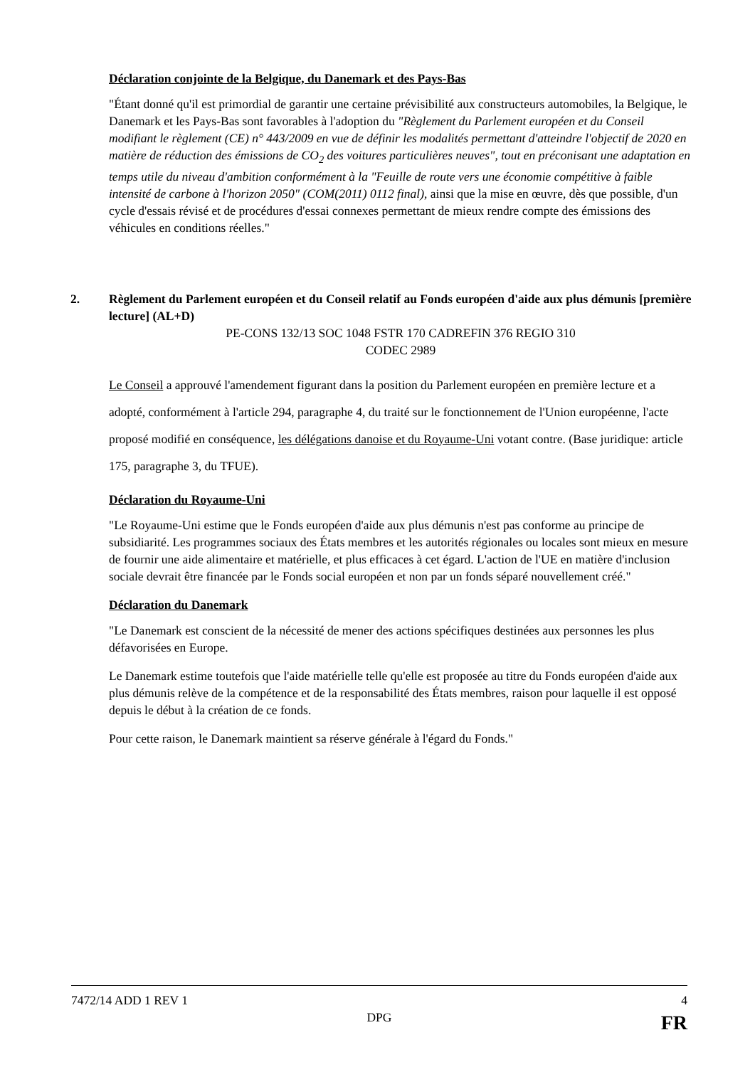Déclaration conjointe de la Belgique, du Danemark et des Pays-Bas
"Étant donné qu'il est primordial de garantir une certaine prévisibilité aux constructeurs automobiles, la Belgique, le Danemark et les Pays-Bas sont favorables à l'adoption du "Règlement du Parlement européen et du Conseil modifiant le règlement (CE) n° 443/2009 en vue de définir les modalités permettant d'atteindre l'objectif de 2020 en matière de réduction des émissions de CO<sub>2</sub> des voitures particulières neuves", tout en préconisant une adaptation en temps utile du niveau d'ambition conformément à la "Feuille de route vers une économie compétitive à faible intensité de carbone à l'horizon 2050" (COM(2011) 0112 final), ainsi que la mise en œuvre, dès que possible, d'un cycle d'essais révisé et de procédures d'essai connexes permettant de mieux rendre compte des émissions des véhicules en conditions réelles."
2. Règlement du Parlement européen et du Conseil relatif au Fonds européen d'aide aux plus démunis [première lecture] (AL+D)
PE-CONS 132/13 SOC 1048 FSTR 170 CADREFIN 376 REGIO 310
CODEC 2989
Le Conseil a approuvé l'amendement figurant dans la position du Parlement européen en première lecture et a adopté, conformément à l'article 294, paragraphe 4, du traité sur le fonctionnement de l'Union européenne, l'acte proposé modifié en conséquence, les délégations danoise et du Royaume-Uni votant contre. (Base juridique: article 175, paragraphe 3, du TFUE).
Déclaration du Royaume-Uni
"Le Royaume-Uni estime que le Fonds européen d'aide aux plus démunis n'est pas conforme au principe de subsidiarité. Les programmes sociaux des États membres et les autorités régionales ou locales sont mieux en mesure de fournir une aide alimentaire et matérielle, et plus efficaces à cet égard. L'action de l'UE en matière d'inclusion sociale devrait être financée par le Fonds social européen et non par un fonds séparé nouvellement créé."
Déclaration du Danemark
"Le Danemark est conscient de la nécessité de mener des actions spécifiques destinées aux personnes les plus défavorisées en Europe.
Le Danemark estime toutefois que l'aide matérielle telle qu'elle est proposée au titre du Fonds européen d'aide aux plus démunis relève de la compétence et de la responsabilité des États membres, raison pour laquelle il est opposé depuis le début à la création de ce fonds.
Pour cette raison, le Danemark maintient sa réserve générale à l'égard du Fonds."
7472/14 ADD 1 REV 1
DPG
4
FR